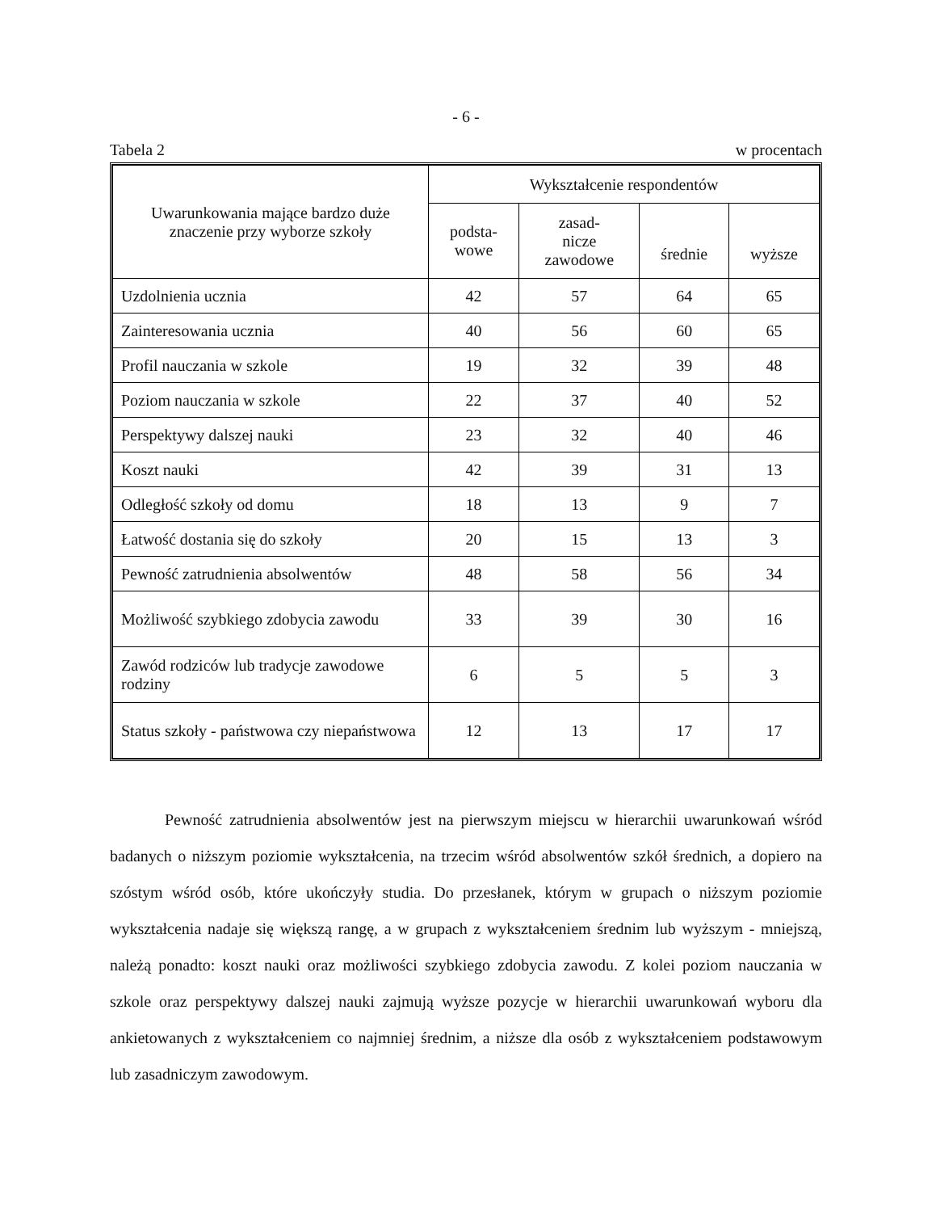- 6 -
Tabela 2 w procentach
| Uwarunkowania mające bardzo duże znaczenie przy wyborze szkoły | Wykształcenie respondentów | | | |
| --- | --- | --- | --- | --- |
| | podsta- wowe | zasad- nicze zawodowe | średnie | wyższe |
| Uzdolnienia ucznia | 42 | 57 | 64 | 65 |
| Zainteresowania ucznia | 40 | 56 | 60 | 65 |
| Profil nauczania w szkole | 19 | 32 | 39 | 48 |
| Poziom nauczania w szkole | 22 | 37 | 40 | 52 |
| Perspektywy dalszej nauki | 23 | 32 | 40 | 46 |
| Koszt nauki | 42 | 39 | 31 | 13 |
| Odległość szkoły od domu | 18 | 13 | 9 | 7 |
| Łatwość dostania się do szkoły | 20 | 15 | 13 | 3 |
| Pewność zatrudnienia absolwentów | 48 | 58 | 56 | 34 |
| Możliwość szybkiego zdobycia zawodu | 33 | 39 | 30 | 16 |
| Zawód rodziców lub tradycje zawodowe rodziny | 6 | 5 | 5 | 3 |
| Status szkoły - państwowa czy niepaństwowa | 12 | 13 | 17 | 17 |
Pewność zatrudnienia absolwentów jest na pierwszym miejscu w hierarchii uwarunkowań wśród badanych o niższym poziomie wykształcenia, na trzecim wśród absolwentów szkół średnich, a dopiero na szóstym wśród osób, które ukończyły studia. Do przesłanek, którym w grupach o niższym poziomie wykształcenia nadaje się większą rangę, a w grupach z wykształceniem średnim lub wyższym - mniejszą, należą ponadto: koszt nauki oraz możliwości szybkiego zdobycia zawodu. Z kolei poziom nauczania w szkole oraz perspektywy dalszej nauki zajmują wyższe pozycje w hierarchii uwarunkowań wyboru dla ankietowanych z wykształceniem co najmniej średnim, a niższe dla osób z wykształceniem podstawowym lub zasadniczym zawodowym.